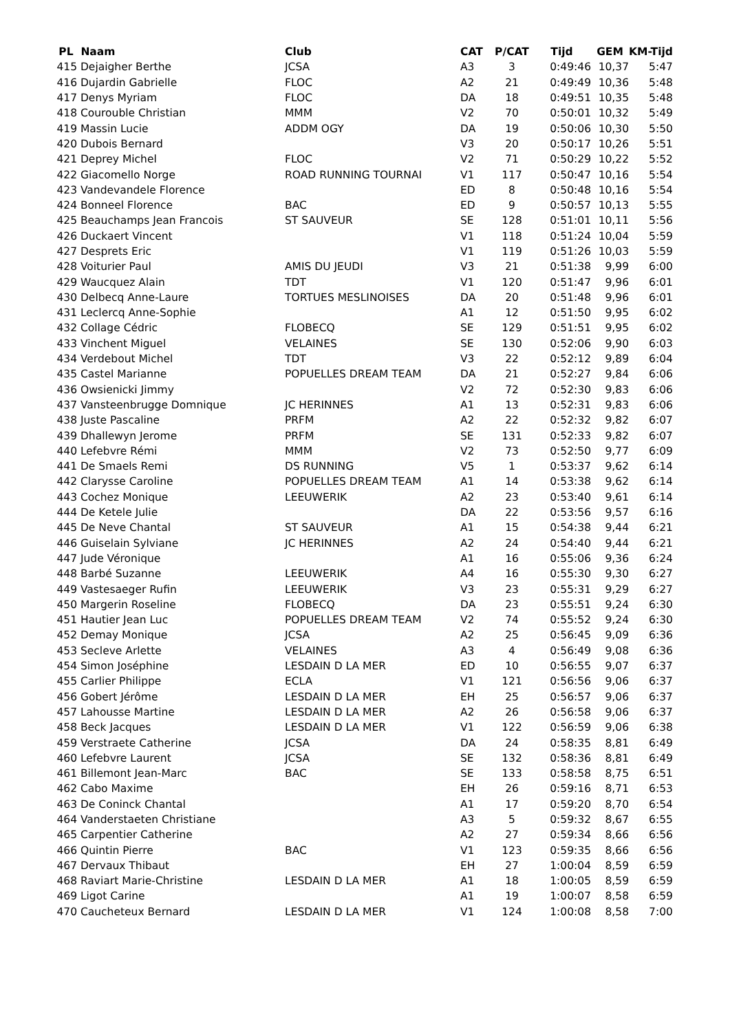| PL | Naam | Club | CAT | P/CAT | Tijd | GEM | KM-Tijd |
| --- | --- | --- | --- | --- | --- | --- | --- |
| 415 | Dejaigher Berthe | JCSA | A3 | 3 | 0:49:46 | 10,37 | 5:47 |
| 416 | Dujardin Gabrielle | FLOC | A2 | 21 | 0:49:49 | 10,36 | 5:48 |
| 417 | Denys Myriam | FLOC | DA | 18 | 0:49:51 | 10,35 | 5:48 |
| 418 | Courouble Christian | MMM | V2 | 70 | 0:50:01 | 10,32 | 5:49 |
| 419 | Massin Lucie | ADDM OGY | DA | 19 | 0:50:06 | 10,30 | 5:50 |
| 420 | Dubois Bernard | | V3 | 20 | 0:50:17 | 10,26 | 5:51 |
| 421 | Deprey Michel | FLOC | V2 | 71 | 0:50:29 | 10,22 | 5:52 |
| 422 | Giacomello Norge | ROAD RUNNING TOURNAI | V1 | 117 | 0:50:47 | 10,16 | 5:54 |
| 423 | Vandevandele Florence | | ED | 8 | 0:50:48 | 10,16 | 5:54 |
| 424 | Bonneel Florence | BAC | ED | 9 | 0:50:57 | 10,13 | 5:55 |
| 425 | Beauchamps Jean Francois | ST SAUVEUR | SE | 128 | 0:51:01 | 10,11 | 5:56 |
| 426 | Duckaert Vincent | | V1 | 118 | 0:51:24 | 10,04 | 5:59 |
| 427 | Desprets Eric | | V1 | 119 | 0:51:26 | 10,03 | 5:59 |
| 428 | Voiturier Paul | AMIS DU JEUDI | V3 | 21 | 0:51:38 | 9,99 | 6:00 |
| 429 | Waucquez Alain | TDT | V1 | 120 | 0:51:47 | 9,96 | 6:01 |
| 430 | Delbecq Anne-Laure | TORTUES MESLINOISES | DA | 20 | 0:51:48 | 9,96 | 6:01 |
| 431 | Leclercq Anne-Sophie | | A1 | 12 | 0:51:50 | 9,95 | 6:02 |
| 432 | Collage Cédric | FLOBECQ | SE | 129 | 0:51:51 | 9,95 | 6:02 |
| 433 | Vinchent Miguel | VELAINES | SE | 130 | 0:52:06 | 9,90 | 6:03 |
| 434 | Verdebout Michel | TDT | V3 | 22 | 0:52:12 | 9,89 | 6:04 |
| 435 | Castel Marianne | POPUELLES DREAM TEAM | DA | 21 | 0:52:27 | 9,84 | 6:06 |
| 436 | Owsienicki Jimmy | | V2 | 72 | 0:52:30 | 9,83 | 6:06 |
| 437 | Vansteenbrugge Domnique | JC HERINNES | A1 | 13 | 0:52:31 | 9,83 | 6:06 |
| 438 | Juste Pascaline | PRFM | A2 | 22 | 0:52:32 | 9,82 | 6:07 |
| 439 | Dhallewyn Jerome | PRFM | SE | 131 | 0:52:33 | 9,82 | 6:07 |
| 440 | Lefebvre Rémi | MMM | V2 | 73 | 0:52:50 | 9,77 | 6:09 |
| 441 | De Smaels Remi | DS RUNNING | V5 | 1 | 0:53:37 | 9,62 | 6:14 |
| 442 | Clarysse Caroline | POPUELLES DREAM TEAM | A1 | 14 | 0:53:38 | 9,62 | 6:14 |
| 443 | Cochez Monique | LEEUWERIK | A2 | 23 | 0:53:40 | 9,61 | 6:14 |
| 444 | De Ketele Julie | | DA | 22 | 0:53:56 | 9,57 | 6:16 |
| 445 | De Neve Chantal | ST SAUVEUR | A1 | 15 | 0:54:38 | 9,44 | 6:21 |
| 446 | Guiselain Sylviane | JC HERINNES | A2 | 24 | 0:54:40 | 9,44 | 6:21 |
| 447 | Jude Véronique | | A1 | 16 | 0:55:06 | 9,36 | 6:24 |
| 448 | Barbé Suzanne | LEEUWERIK | A4 | 16 | 0:55:30 | 9,30 | 6:27 |
| 449 | Vastesaeger Rufin | LEEUWERIK | V3 | 23 | 0:55:31 | 9,29 | 6:27 |
| 450 | Margerin Roseline | FLOBECQ | DA | 23 | 0:55:51 | 9,24 | 6:30 |
| 451 | Hautier Jean Luc | POPUELLES DREAM TEAM | V2 | 74 | 0:55:52 | 9,24 | 6:30 |
| 452 | Demay Monique | JCSA | A2 | 25 | 0:56:45 | 9,09 | 6:36 |
| 453 | Secleve Arlette | VELAINES | A3 | 4 | 0:56:49 | 9,08 | 6:36 |
| 454 | Simon Joséphine | LESDAIN D LA MER | ED | 10 | 0:56:55 | 9,07 | 6:37 |
| 455 | Carlier Philippe | ECLA | V1 | 121 | 0:56:56 | 9,06 | 6:37 |
| 456 | Gobert Jérôme | LESDAIN D LA MER | EH | 25 | 0:56:57 | 9,06 | 6:37 |
| 457 | Lahousse Martine | LESDAIN D LA MER | A2 | 26 | 0:56:58 | 9,06 | 6:37 |
| 458 | Beck Jacques | LESDAIN D LA MER | V1 | 122 | 0:56:59 | 9,06 | 6:38 |
| 459 | Verstraete Catherine | JCSA | DA | 24 | 0:58:35 | 8,81 | 6:49 |
| 460 | Lefebvre Laurent | JCSA | SE | 132 | 0:58:36 | 8,81 | 6:49 |
| 461 | Billemont Jean-Marc | BAC | SE | 133 | 0:58:58 | 8,75 | 6:51 |
| 462 | Cabo Maxime | | EH | 26 | 0:59:16 | 8,71 | 6:53 |
| 463 | De Coninck Chantal | | A1 | 17 | 0:59:20 | 8,70 | 6:54 |
| 464 | Vanderstaeten Christiane | | A3 | 5 | 0:59:32 | 8,67 | 6:55 |
| 465 | Carpentier Catherine | | A2 | 27 | 0:59:34 | 8,66 | 6:56 |
| 466 | Quintin Pierre | BAC | V1 | 123 | 0:59:35 | 8,66 | 6:56 |
| 467 | Dervaux Thibaut | | EH | 27 | 1:00:04 | 8,59 | 6:59 |
| 468 | Raviart Marie-Christine | LESDAIN D LA MER | A1 | 18 | 1:00:05 | 8,59 | 6:59 |
| 469 | Ligot Carine | | A1 | 19 | 1:00:07 | 8,58 | 6:59 |
| 470 | Caucheteux Bernard | LESDAIN D LA MER | V1 | 124 | 1:00:08 | 8,58 | 7:00 |